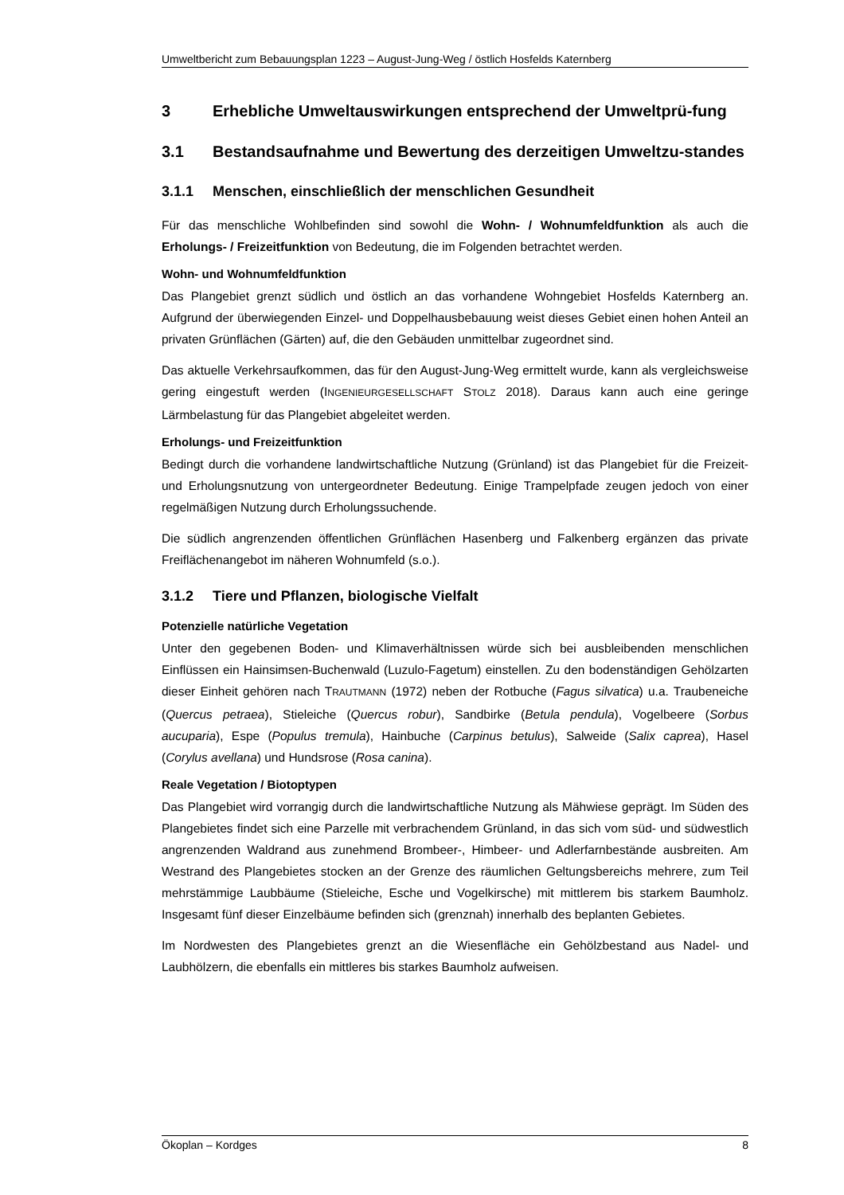Umweltbericht zum Bebauungsplan 1223 – August-Jung-Weg / östlich Hosfelds Katernberg
3 Erhebliche Umweltauswirkungen entsprechend der Umweltprü-fung
3.1 Bestandsaufnahme und Bewertung des derzeitigen Umweltzu-standes
3.1.1 Menschen, einschließlich der menschlichen Gesundheit
Für das menschliche Wohlbefinden sind sowohl die Wohn- / Wohnumfeldfunktion als auch die Erholungs- / Freizeitfunktion von Bedeutung, die im Folgenden betrachtet werden.
Wohn- und Wohnumfeldfunktion
Das Plangebiet grenzt südlich und östlich an das vorhandene Wohngebiet Hosfelds Katernberg an. Aufgrund der überwiegenden Einzel- und Doppelhausbebauung weist dieses Gebiet einen hohen Anteil an privaten Grünflächen (Gärten) auf, die den Gebäuden unmittelbar zugeordnet sind.
Das aktuelle Verkehrsaufkommen, das für den August-Jung-Weg ermittelt wurde, kann als vergleichsweise gering eingestuft werden (INGENIEURGESELLSCHAFT STOLZ 2018). Daraus kann auch eine geringe Lärmbelastung für das Plangebiet abgeleitet werden.
Erholungs- und Freizeitfunktion
Bedingt durch die vorhandene landwirtschaftliche Nutzung (Grünland) ist das Plangebiet für die Freizeit- und Erholungsnutzung von untergeordneter Bedeutung. Einige Trampelpfade zeugen jedoch von einer regelmäßigen Nutzung durch Erholungssuchende.
Die südlich angrenzenden öffentlichen Grünflächen Hasenberg und Falkenberg ergänzen das private Freiflächenangebot im näheren Wohnumfeld (s.o.).
3.1.2 Tiere und Pflanzen, biologische Vielfalt
Potenzielle natürliche Vegetation
Unter den gegebenen Boden- und Klimaverhältnissen würde sich bei ausbleibenden menschlichen Einflüssen ein Hainsimsen-Buchenwald (Luzulo-Fagetum) einstellen. Zu den bodenständigen Gehölzarten dieser Einheit gehören nach TRAUTMANN (1972) neben der Rotbuche (Fagus silvatica) u.a. Traubeneiche (Quercus petraea), Stieleiche (Quercus robur), Sandbirke (Betula pendula), Vogelbeere (Sorbus aucuparia), Espe (Populus tremula), Hainbuche (Carpinus betulus), Salweide (Salix caprea), Hasel (Corylus avellana) und Hundsrose (Rosa canina).
Reale Vegetation / Biotoptypen
Das Plangebiet wird vorrangig durch die landwirtschaftliche Nutzung als Mähwiese geprägt. Im Süden des Plangebietes findet sich eine Parzelle mit verbrachendem Grünland, in das sich vom süd- und südwestlich angrenzenden Waldrand aus zunehmend Brombeer-, Himbeer- und Adlerfarnbestände ausbreiten. Am Westrand des Plangebietes stocken an der Grenze des räumlichen Geltungsbereichs mehrere, zum Teil mehrstämmige Laubbäume (Stieleiche, Esche und Vogelkirsche) mit mittlerem bis starkem Baumholz. Insgesamt fünf dieser Einzelbäume befinden sich (grenznah) innerhalb des beplanten Gebietes.
Im Nordwesten des Plangebietes grenzt an die Wiesenfläche ein Gehölzbestand aus Nadel- und Laubhölzern, die ebenfalls ein mittleres bis starkes Baumholz aufweisen.
Ökoplan – Kordges 8